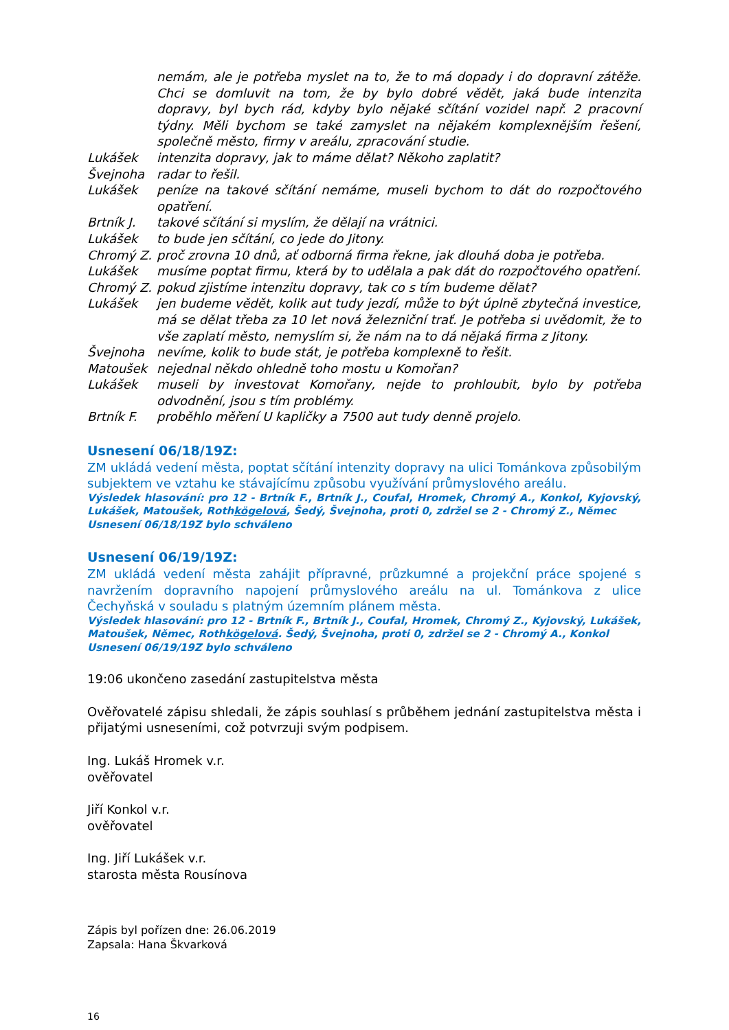nemám, ale je potřeba myslet na to, že to má dopady i do dopravní zátěže. Chci se domluvit na tom, že by bylo dobré vědět, jaká bude intenzita dopravy, byl bych rád, kdyby bylo nějaké sčítání vozidel např. 2 pracovní týdny. Měli bychom se také zamyslet na nějakém komplexnějším řešení, společně město, firmy v areálu, zpracování studie.
Lukášek intenzita dopravy, jak to máme dělat? Někoho zaplatit?
Švejnoha radar to řešil.
Lukášek peníze na takové sčítání nemáme, museli bychom to dát do rozpočtového opatření.
Brtník J. takové sčítání si myslím, že dělají na vrátnici.
Lukášek to bude jen sčítání, co jede do Jitony.
Chromý Z. proč zrovna 10 dnů, ať odborná firma řekne, jak dlouhá doba je potřeba.
Lukášek musíme poptat firmu, která by to udělala a pak dát do rozpočtového opatření.
Chromý Z. pokud zjistíme intenzitu dopravy, tak co s tím budeme dělat?
Lukášek jen budeme vědět, kolik aut tudy jezdí, může to být úplně zbytečná investice, má se dělat třeba za 10 let nová železniční trať. Je potřeba si uvědomit, že to vše zaplatí město, nemyslím si, že nám na to dá nějaká firma z Jitony.
Švejnoha nevíme, kolik to bude stát, je potřeba komplexně to řešit.
Matoušek nejednal někdo ohledně toho mostu u Komořan?
Lukášek museli by investovat Komořany, nejde to prohloubit, bylo by potřeba odvodnění, jsou s tím problémy.
Brtník F. proběhlo měření U kapličky a 7500 aut tudy denně projelo.
Usnesení 06/18/19Z:
ZM ukládá vedení města, poptat sčítání intenzity dopravy na ulici Tománkova způsobilým subjektem ve vztahu ke stávajícímu způsobu využívání průmyslového areálu.
Výsledek hlasování: pro 12 - Brtník F., Brtník J., Coufal, Hromek, Chromý A., Konkol, Kyjovský, Lukášek, Matoušek, Rothkögelová, Šedý, Švejnoha, proti 0, zdržel se 2 - Chromý Z., Němec
Usnesení 06/18/19Z bylo schváleno
Usnesení 06/19/19Z:
ZM ukládá vedení města zahájit přípravné, průzkumné a projekční práce spojené s navržením dopravního napojení průmyslového areálu na ul. Tománkova z ulice Čechyňská v souladu s platným územním plánem města.
Výsledek hlasování: pro 12 - Brtník F., Brtník J., Coufal, Hromek, Chromý Z., Kyjovský, Lukášek, Matoušek, Němec, Rothkögelová. Šedý, Švejnoha, proti 0, zdržel se 2 - Chromý A., Konkol
Usnesení 06/19/19Z bylo schváleno
19:06 ukončeno zasedání zastupitelstva města
Ověřovatelé zápisu shledali, že zápis souhlasí s průběhem jednání zastupitelstva města i přijatými usneseními, což potvrzuji svým podpisem.
Ing. Lukáš Hromek v.r.
ověřovatel
Jiří Konkol v.r.
ověřovatel
Ing. Jiří Lukášek v.r.
starosta města Rousínova
Zápis byl pořízen dne: 26.06.2019
Zapsala: Hana Škvarková
16